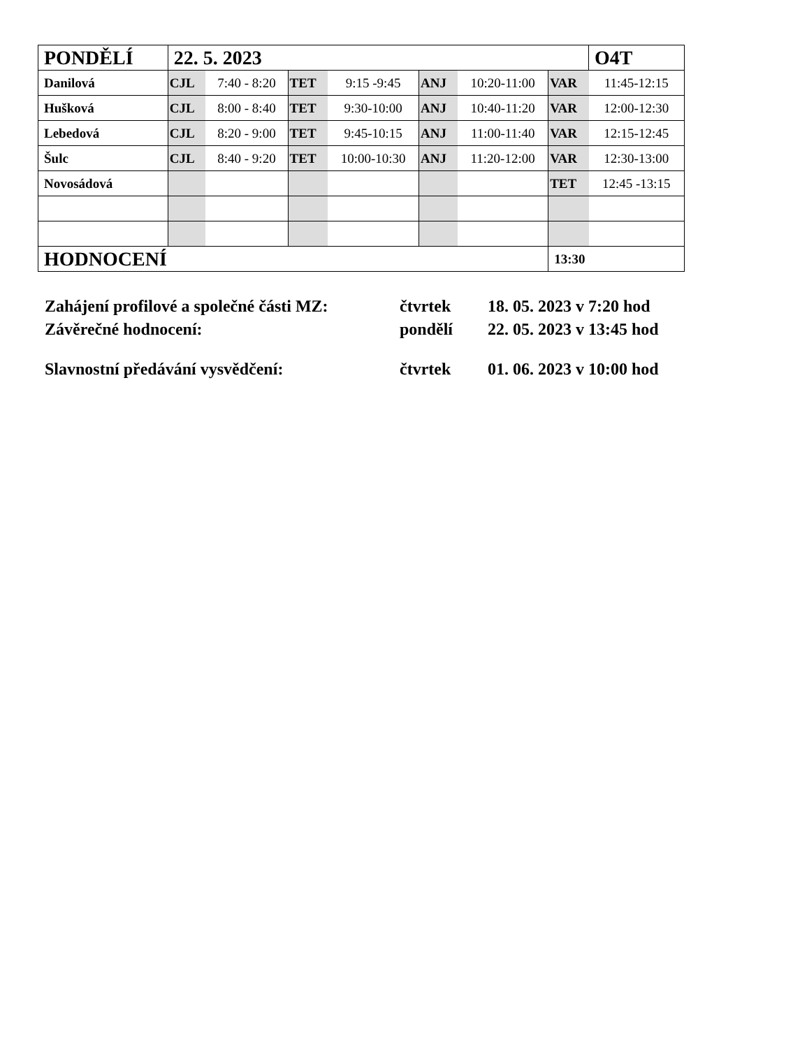| PONDĚLÍ | 22. 5. 2023 | | | | | | | O4T |
| Danilová | CJL | 7:40 - 8:20 | TET | 9:15 -9:45 | ANJ | 10:20-11:00 | VAR | 11:45-12:15 |
| Hušková | CJL | 8:00 - 8:40 | TET | 9:30-10:00 | ANJ | 10:40-11:20 | VAR | 12:00-12:30 |
| Lebedová | CJL | 8:20 - 9:00 | TET | 9:45-10:15 | ANJ | 11:00-11:40 | VAR | 12:15-12:45 |
| Šulc | CJL | 8:40 - 9:20 | TET | 10:00-10:30 | ANJ | 11:20-12:00 | VAR | 12:30-13:00 |
| Novosádová | | | | | | | TET | 12:45 -13:15 |
| HODNOCENÍ | | | | | | | 13:30 | |
Zahájení profilové a společné části MZ: čtvrtek 18. 05. 2023 v 7:20 hod
Závěrečné hodnocení: pondělí 22. 05. 2023 v 13:45 hod
Slavnostní předávání vysvědčení: čtvrtek 01. 06. 2023 v 10:00 hod